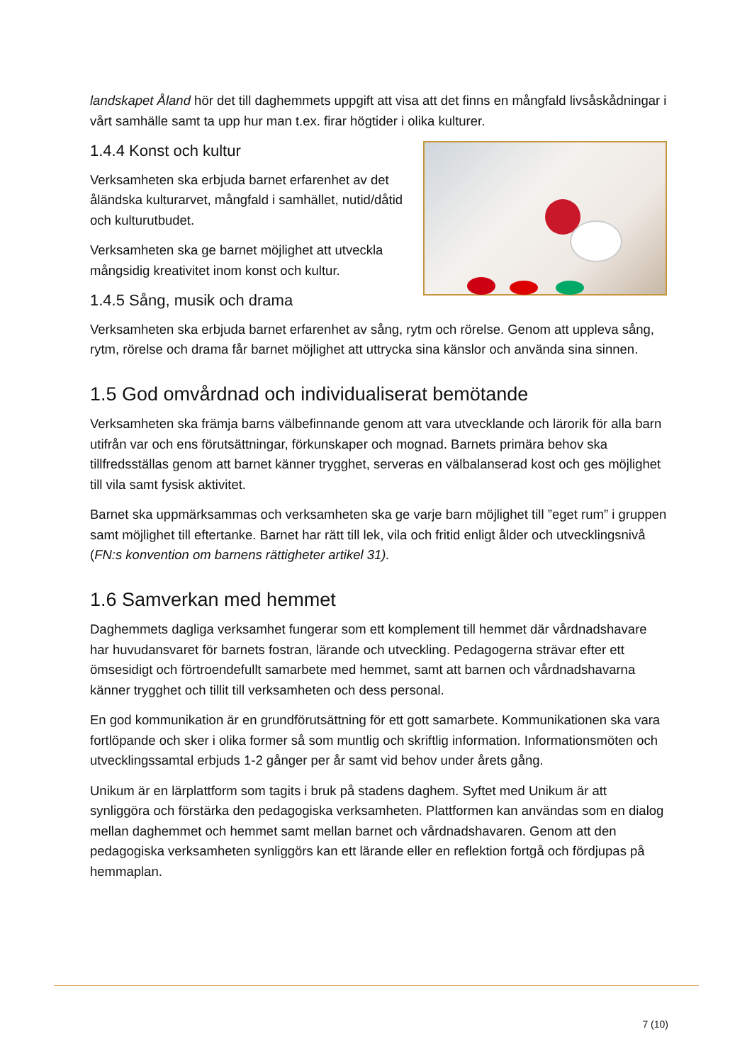landskapet Åland hör det till daghemmets uppgift att visa att det finns en mångfald livsåskådningar i vårt samhälle samt ta upp hur man t.ex. firar högtider i olika kulturer.
1.4.4 Konst och kultur
Verksamheten ska erbjuda barnet erfarenhet av det åländska kulturarvet, mångfald i samhället, nutid/dåtid och kulturutbudet.
Verksamheten ska ge barnet möjlighet att utveckla mångsidig kreativitet inom konst och kultur.
1.4.5 Sång, musik och drama
Verksamheten ska erbjuda barnet erfarenhet av sång, rytm och rörelse. Genom att uppleva sång, rytm, rörelse och drama får barnet möjlighet att uttrycka sina känslor och använda sina sinnen.
1.5 God omvårdnad och individualiserat bemötande
Verksamheten ska främja barns välbefinnande genom att vara utvecklande och lärorik för alla barn utifrån var och ens förutsättningar, förkunskaper och mognad. Barnets primära behov ska tillfredsställas genom att barnet känner trygghet, serveras en välbalanserad kost och ges möjlighet till vila samt fysisk aktivitet.
Barnet ska uppmärksammas och verksamheten ska ge varje barn möjlighet till ”eget rum” i gruppen samt möjlighet till eftertanke. Barnet har rätt till lek, vila och fritid enligt ålder och utvecklingsnivå (FN:s konvention om barnens rättigheter artikel 31).
1.6 Samverkan med hemmet
Daghemmets dagliga verksamhet fungerar som ett komplement till hemmet där vårdnadshavare har huvudansvaret för barnets fostran, lärande och utveckling. Pedagogerna strävar efter ett ömsesidigt och förtroendefullt samarbete med hemmet, samt att barnen och vårdnadshavarna känner trygghet och tillit till verksamheten och dess personal.
En god kommunikation är en grundförutsättning för ett gott samarbete. Kommunikationen ska vara fortlöpande och sker i olika former så som muntlig och skriftlig information. Informationsmöten och utvecklingssamtal erbjuds 1-2 gånger per år samt vid behov under årets gång.
Unikum är en lärplattform som tagits i bruk på stadens daghem. Syftet med Unikum är att synliggöra och förstärka den pedagogiska verksamheten. Plattformen kan användas som en dialog mellan daghemmet och hemmet samt mellan barnet och vårdnadshavaren. Genom att den pedagogiska verksamheten synliggörs kan ett lärande eller en reflektion fortgå och fördjupas på hemmaplan.
7 (10)